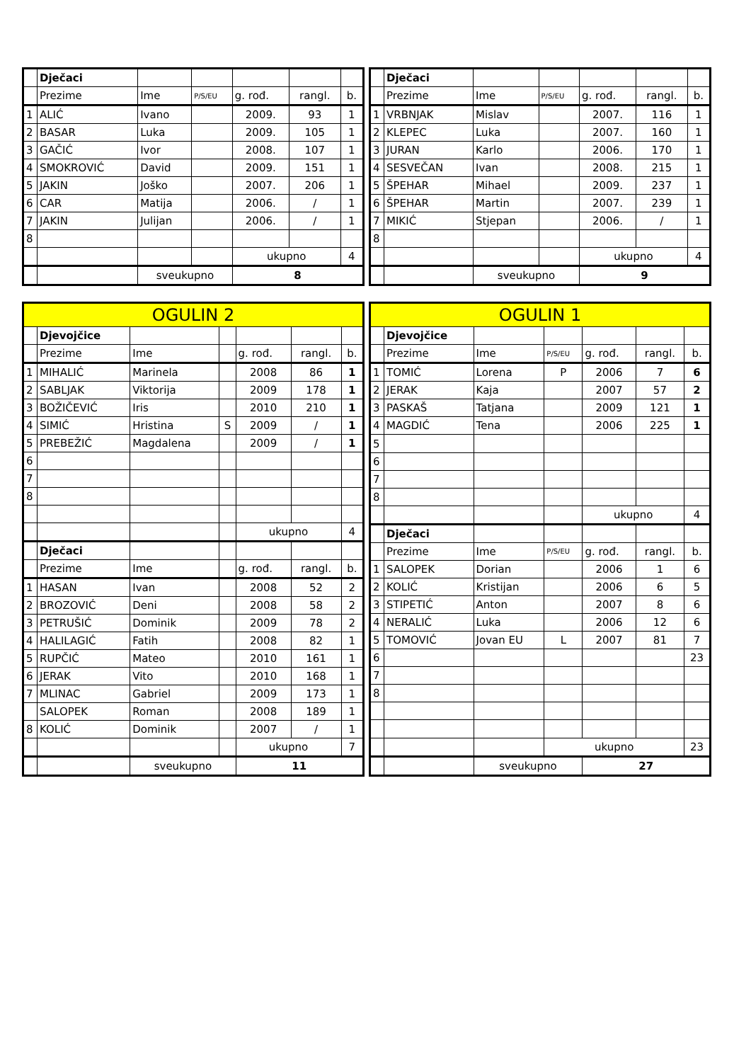| | Dječaci | | | | | |
| | Prezime | Ime | P/S/EU | g. rođ. | rangl. | b. |
| 1 | ALIĆ | Ivano | | 2009. | 93 | 1 |
| 2 | BASAR | Luka | | 2009. | 105 | 1 |
| 3 | GAČIĆ | Ivor | | 2008. | 107 | 1 |
| 4 | SMOKROVIĆ | David | | 2009. | 151 | 1 |
| 5 | JAKIN | Joško | | 2007. | 206 | 1 |
| 6 | CAR | Matija | | 2006. | / | 1 |
| 7 | JAKIN | Julijan | | 2006. | / | 1 |
| 8 | | | | | | |
| | | | | ukupno | | 4 |
| | | sveukupno | | 8 | | |
| | Dječaci | | | | | |
| | Prezime | Ime | P/S/EU | g. rođ. | rangl. | b. |
| 1 | VRBNJAK | Mislav | | 2007. | 116 | 1 |
| 2 | KLEPEC | Luka | | 2007. | 160 | 1 |
| 3 | JURAN | Karlo | | 2006. | 170 | 1 |
| 4 | SESVEČAN | Ivan | | 2008. | 215 | 1 |
| 5 | ŠPEHAR | Mihael | | 2009. | 237 | 1 |
| 6 | ŠPEHAR | Martin | | 2007. | 239 | 1 |
| 7 | MIKIĆ | Stjepan | | 2006. | / | 1 |
| 8 | | | | | | |
| | | | | ukupno | | 4 |
| | | sveukupno | | 9 | | |
| OGULIN 2 | | | | | | |
| | Djevojčice | | | | | |
| | Prezime | Ime | | g. rođ. | rangl. | b. |
| 1 | MIHALIĆ | Marinela | | 2008 | 86 | 1 |
| 2 | SABLJAK | Viktorija | | 2009 | 178 | 1 |
| 3 | BOŽIČEVIĆ | Iris | | 2010 | 210 | 1 |
| 4 | SIMIĆ | Hristina | S | 2009 | / | 1 |
| 5 | PREBEŽIĆ | Magdalena | | 2009 | / | 1 |
| 6 | | | | | | |
| 7 | | | | | | |
| 8 | | | | | | |
| | | | | ukupno | | 4 |
| | Dječaci | | | | | |
| | Prezime | Ime | | g. rođ. | rangl. | b. |
| 1 | HASAN | Ivan | | 2008 | 52 | 2 |
| 2 | BROZOVIĆ | Deni | | 2008 | 58 | 2 |
| 3 | PETRUŠIĆ | Dominik | | 2009 | 78 | 2 |
| 4 | HALILAGIĆ | Fatih | | 2008 | 82 | 1 |
| 5 | RUPČIĆ | Mateo | | 2010 | 161 | 1 |
| 6 | JERAK | Vito | | 2010 | 168 | 1 |
| 7 | MLINAC | Gabriel | | 2009 | 173 | 1 |
| | SALOPEK | Roman | | 2008 | 189 | 1 |
| 8 | KOLIĆ | Dominik | | 2007 | / | 1 |
| | | | | ukupno | | 7 |
| | | sveukupno | | 11 | | |
| OGULIN 1 | | | | | | |
| | Djevojčice | | | | | |
| | Prezime | Ime | P/S/EU | g. rođ. | rangl. | b. |
| 1 | TOMIĆ | Lorena | P | 2006 | 7 | 6 |
| 2 | JERAK | Kaja | | 2007 | 57 | 2 |
| 3 | PASKAŠ | Tatjana | | 2009 | 121 | 1 |
| 4 | MAGDIĆ | Tena | | 2006 | 225 | 1 |
| 5 | | | | | | |
| 6 | | | | | | |
| 7 | | | | | | |
| 8 | | | | | | |
| | | | | ukupno | | 4 |
| | Dječaci | | | | | |
| | Prezime | Ime | P/S/EU | g. rođ. | rangl. | b. |
| 1 | SALOPEK | Dorian | | 2006 | 1 | 6 |
| 2 | KOLIĆ | Kristijan | | 2006 | 6 | 5 |
| 3 | STIPETIĆ | Anton | | 2007 | 8 | 6 |
| 4 | NERALIĆ | Luka | | 2006 | 12 | 6 |
| 5 | TOMOVIĆ | Jovan EU | L | 2007 | 81 | 7 |
| 6 | | | | | | 23 |
| 7 | | | | | | |
| 8 | | | | | | |
| | | | ukupno | | | 23 |
| | | sveukupno | | 27 | | |